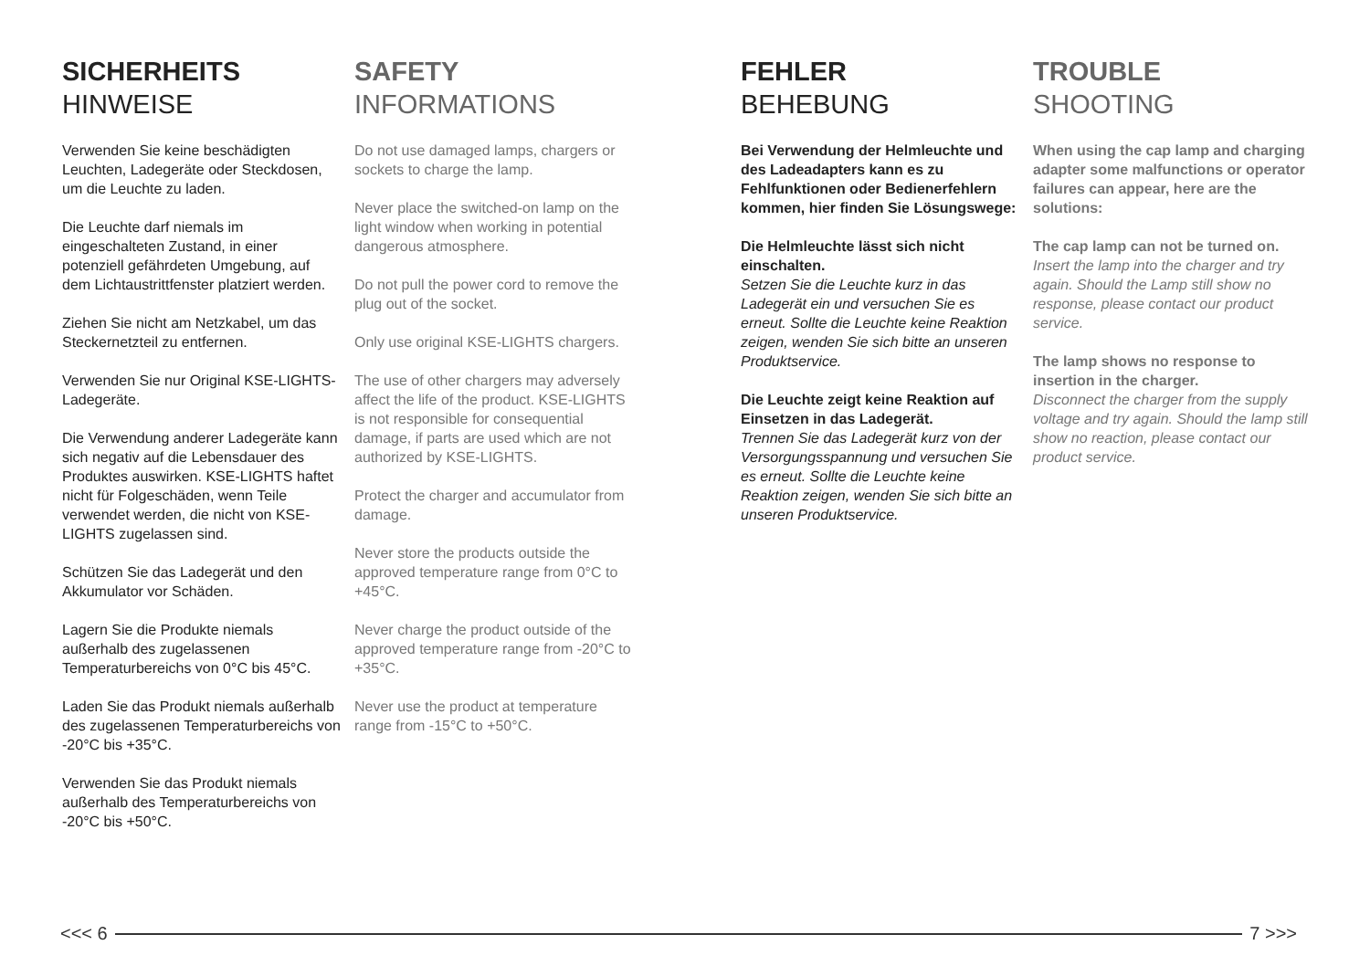SICHERHEITS
HINWEISE
Verwenden Sie keine beschädigten Leuchten, Ladegeräte oder Steckdosen, um die Leuchte zu laden.
Die Leuchte darf niemals im eingeschalteten Zustand, in einer potenziell gefährdeten Umgebung, auf dem Lichtaustrittfenster platziert werden.
Ziehen Sie nicht am Netzkabel, um das Steckernetzteil zu entfernen.
Verwenden Sie nur Original KSE-LIGHTS-Ladegeräte.
Die Verwendung anderer Ladegeräte kann sich negativ auf die Lebensdauer des Produktes auswirken. KSE-LIGHTS haftet nicht für Folgeschäden, wenn Teile verwendet werden, die nicht von KSE-LIGHTS zugelassen sind.
Schützen Sie das Ladegerät und den Akkumulator vor Schäden.
Lagern Sie die Produkte niemals außerhalb des zugelassenen Temperaturbereichs von 0°C bis 45°C.
Laden Sie das Produkt niemals außerhalb des zugelassenen Temperaturbereichs von -20°C bis +35°C.
Verwenden Sie das Produkt niemals außerhalb des Temperaturbereichs von -20°C bis +50°C.
SAFETY
INFORMATIONS
Do not use damaged lamps, chargers or sockets to charge the lamp.
Never place the switched-on lamp on the light window when working in potential dangerous atmosphere.
Do not pull the power cord to remove the plug out of the socket.
Only use original KSE-LIGHTS chargers.
The use of other chargers may adversely affect the life of the product. KSE-LIGHTS is not responsible for consequential damage, if parts are used which are not authorized by KSE-LIGHTS.
Protect the charger and accumulator from damage.
Never store the products outside the approved temperature range from 0°C to +45°C.
Never charge the product outside of the approved temperature range from -20°C to +35°C.
Never use the product at temperature range from -15°C to +50°C.
FEHLER
BEHEBUNG
Bei Verwendung der Helmleuchte und des Ladeadapters kann es zu Fehlfunktionen oder Bedienerfehlern kommen, hier finden Sie Lösungswege:
Die Helmleuchte lässt sich nicht einschalten.
Setzen Sie die Leuchte kurz in das Ladegerät ein und versuchen Sie es erneut. Sollte die Leuchte keine Reaktion zeigen, wenden Sie sich bitte an unseren Produktservice.
Die Leuchte zeigt keine Reaktion auf Einsetzen in das Ladegerät.
Trennen Sie das Ladegerät kurz von der Versorgungsspannung und versuchen Sie es erneut. Sollte die Leuchte keine Reaktion zeigen, wenden Sie sich bitte an unseren Produktservice.
TROUBLE
SHOOTING
When using the cap lamp and charging adapter some malfunctions or operator failures can appear, here are the solutions:
The cap lamp can not be turned on.
Insert the lamp into the charger and try again. Should the Lamp still show no response, please contact our product service.
The lamp shows no response to insertion in the charger.
Disconnect the charger from the supply voltage and try again. Should the lamp still show no reaction, please contact our product service.
<<< 6 7 >>>